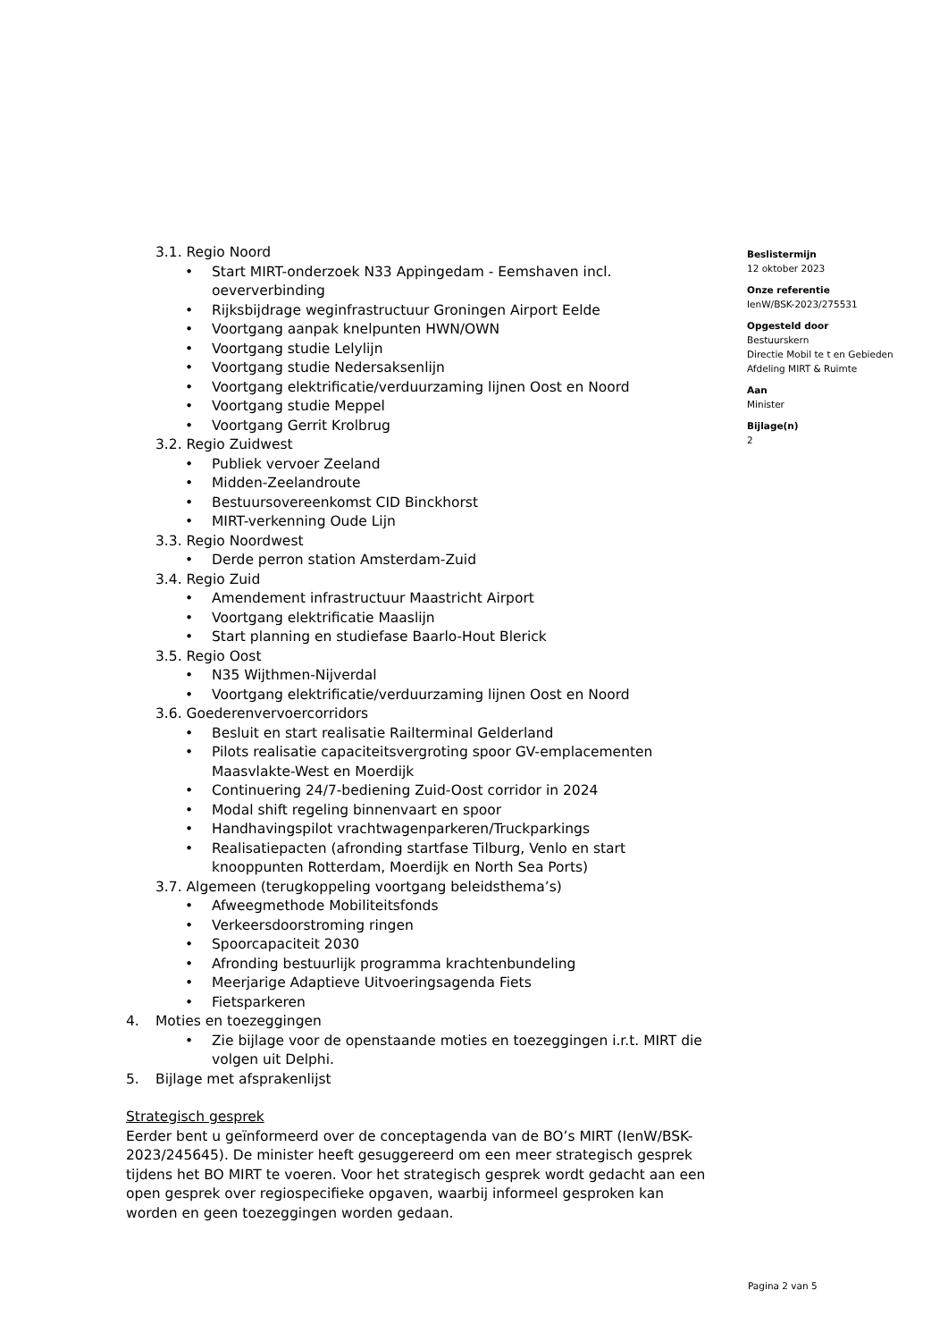3.1. Regio Noord
• Start MIRT-onderzoek N33 Appingedam - Eemshaven incl. oeververbinding
• Rijksbijdrage weginfrastructuur Groningen Airport Eelde
• Voortgang aanpak knelpunten HWN/OWN
• Voortgang studie Lelylijn
• Voortgang studie Nedersaksenlijn
• Voortgang elektrificatie/verduurzaming lijnen Oost en Noord
• Voortgang studie Meppel
• Voortgang Gerrit Krolbrug
3.2. Regio Zuidwest
• Publiek vervoer Zeeland
• Midden-Zeelandroute
• Bestuursovereenkomst CID Binckhorst
• MIRT-verkenning Oude Lijn
3.3. Regio Noordwest
• Derde perron station Amsterdam-Zuid
3.4. Regio Zuid
• Amendement infrastructuur Maastricht Airport
• Voortgang elektrificatie Maaslijn
• Start planning en studiefase Baarlo-Hout Blerick
3.5. Regio Oost
• N35 Wijthmen-Nijverdal
• Voortgang elektrificatie/verduurzaming lijnen Oost en Noord
3.6. Goederenvervoercorridors
• Besluit en start realisatie Railterminal Gelderland
• Pilots realisatie capaciteitsvergroting spoor GV-emplacementen Maasvlakte-West en Moerdijk
• Continuering 24/7-bediening Zuid-Oost corridor in 2024
• Modal shift regeling binnenvaart en spoor
• Handhavingspilot vrachtwagenparkeren/Truckparkings
• Realisatiepacten (afronding startfase Tilburg, Venlo en start knooppunten Rotterdam, Moerdijk en North Sea Ports)
3.7. Algemeen (terugkoppeling voortgang beleidsthema’s)
• Afweegmethode Mobiliteitsfonds
• Verkeersdoorstroming ringen
• Spoorcapaciteit 2030
• Afronding bestuurlijk programma krachtenbundeling
• Meerjarige Adaptieve Uitvoeringsagenda Fiets
• Fietsparkeren
4. Moties en toezeggingen
• Zie bijlage voor de openstaande moties en toezeggingen i.r.t. MIRT die volgen uit Delphi.
5. Bijlage met afsprakenlijst
Strategisch gesprek
Eerder bent u geïnformeerd over de conceptagenda van de BO’s MIRT (IenW/BSK-2023/245645). De minister heeft gesuggereerd om een meer strategisch gesprek tijdens het BO MIRT te voeren. Voor het strategisch gesprek wordt gedacht aan een open gesprek over regiospecifieke opgaven, waarbij informeel gesproken kan worden en geen toezeggingen worden gedaan.
Beslistermijn
12 oktober 2023
Onze referentie
IenW/BSK-2023/275531
Opgesteld door
Bestuurskern
Directie Mobil te t en Gebieden
Afdeling MIRT & Ruimte
Aan
Minister
Bijlage(n)
2
Pagina 2 van 5